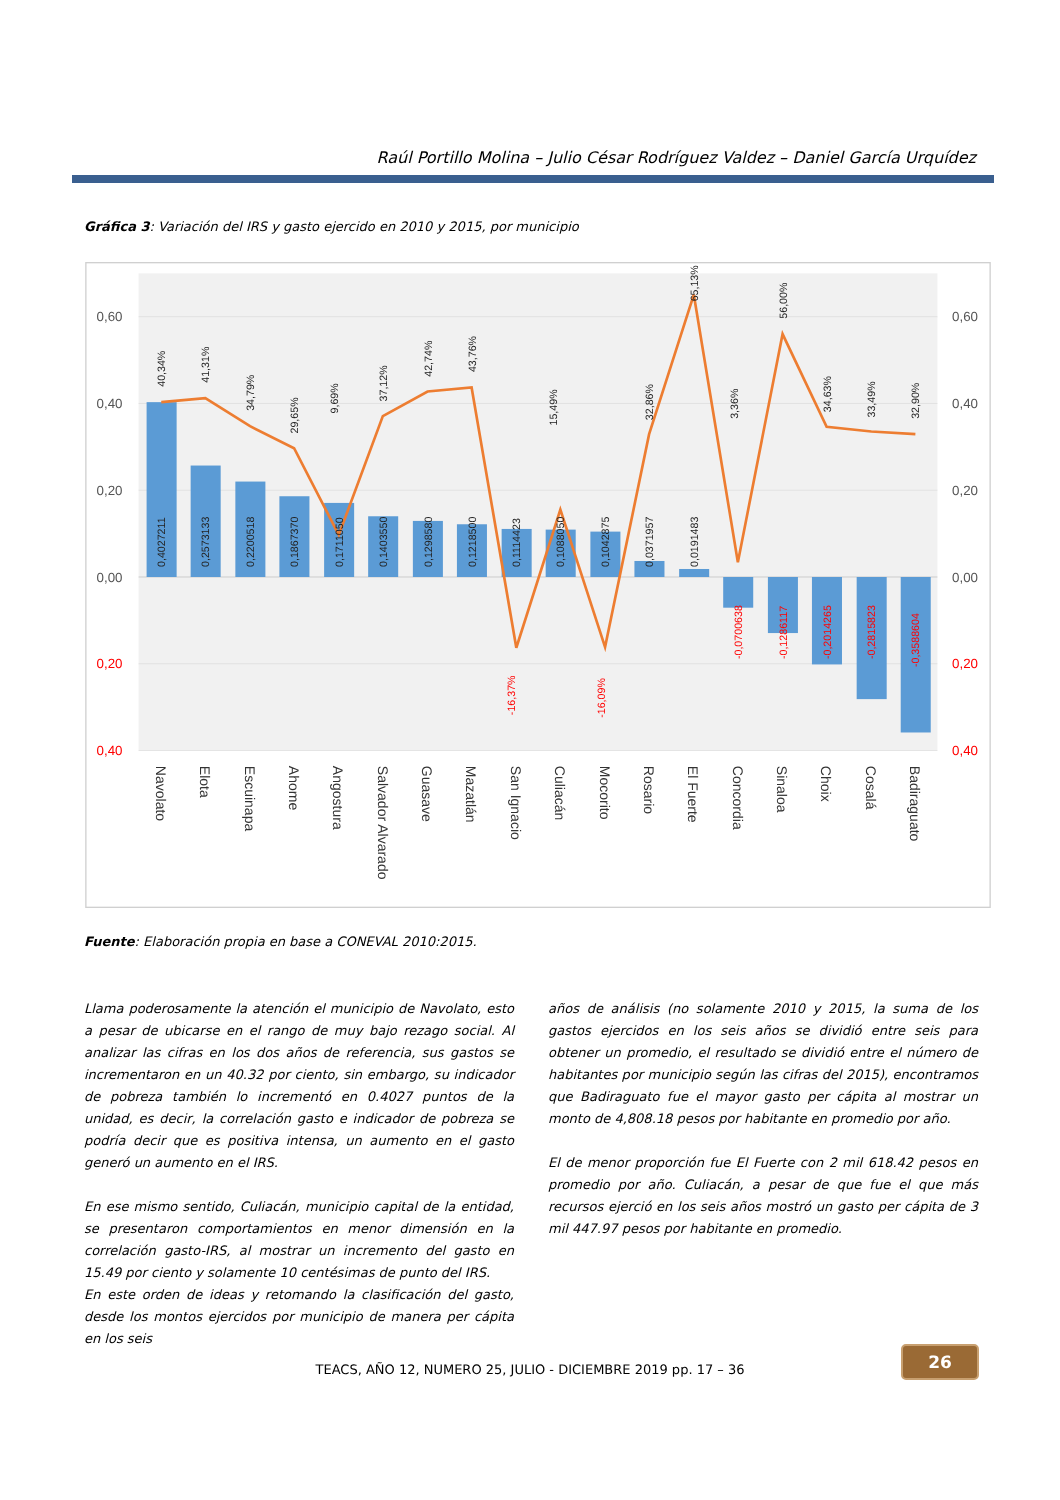Raúl Portillo Molina – Julio César Rodríguez Valdez – Daniel García Urquídez
Gráfica 3: Variación del IRS y gasto ejercido en 2010 y 2015, por municipio
0,60
0,40
0,20
0,00
0,20
0,40
0,60
0,40
0,20
0,00
0,20
0,40
0,4027211
0,2573133
0,2200518
0,1867370
0,1711050
0,1403550
0,1298580
0,1218500
0,1114423
0,1088050
0,1042875
0,0371957
0,0191483
-0,0700638
-0,1286117
-0,2014265
-0,2815823
-0,3588604
-16,37%
-16,09%
40,34%
41,31%
34,79%
29,65%
9,69%
37,12%
42,74%
43,76%
15,49%
32,86%
65,13%
3,36%
56,00%
34,63%
33,49%
32,90%
Navolato
Elota
Escuinapa
Ahome
Angostura
Salvador Alvarado
Guasave
Mazatlán
San Ignacio
Culiacán
Mocorito
Rosario
El Fuerte
Concordia
Sinaloa
Choix
Cosalá
Badiraguato
Fuente: Elaboración propia en base a CONEVAL 2010:2015.
Llama poderosamente la atención el municipio de Navolato, esto a pesar de ubicarse en el rango de muy bajo rezago social. Al analizar las cifras en los dos años de referencia, sus gastos se incrementaron en un 40.32 por ciento, sin embargo, su indicador de pobreza también lo incrementó en 0.4027 puntos de la unidad, es decir, la correlación gasto e indicador de pobreza se podría decir que es positiva intensa, un aumento en el gasto generó un aumento en el IRS.
En ese mismo sentido, Culiacán, municipio capital de la entidad, se presentaron comportamientos en menor dimensión en la correlación gasto-IRS, al mostrar un incremento del gasto en 15.49 por ciento y solamente 10 centésimas de punto del IRS.
En este orden de ideas y retomando la clasificación del gasto, desde los montos ejercidos por municipio de manera per cápita en los seis
años de análisis (no solamente 2010 y 2015, la suma de los gastos ejercidos en los seis años se dividió entre seis para obtener un promedio, el resultado se dividió entre el número de habitantes por municipio según las cifras del 2015), encontramos que Badiraguato fue el mayor gasto per cápita al mostrar un monto de 4,808.18 pesos por habitante en promedio por año.
El de menor proporción fue El Fuerte con 2 mil 618.42 pesos en promedio por año. Culiacán, a pesar de que fue el que más recursos ejerció en los seis años mostró un gasto per cápita de 3 mil 447.97 pesos por habitante en promedio.
TEACS, AÑO 12, NUMERO 25, JULIO - DICIEMBRE 2019 pp. 17 – 36
26